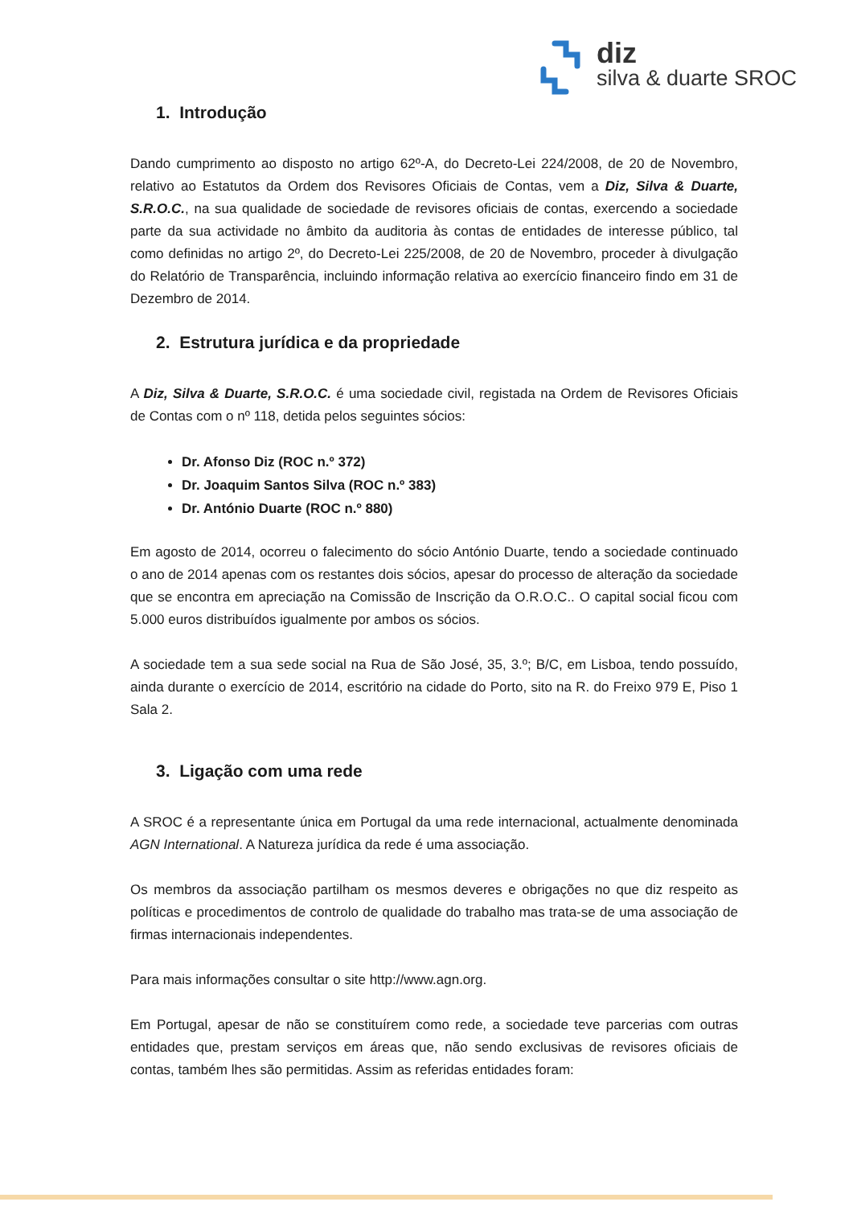diz
silva & duarte SROC
1. Introdução
Dando cumprimento ao disposto no artigo 62º-A, do Decreto-Lei 224/2008, de 20 de Novembro, relativo ao Estatutos da Ordem dos Revisores Oficiais de Contas, vem a Diz, Silva & Duarte, S.R.O.C., na sua qualidade de sociedade de revisores oficiais de contas, exercendo a sociedade parte da sua actividade no âmbito da auditoria às contas de entidades de interesse público, tal como definidas no artigo 2º, do Decreto-Lei 225/2008, de 20 de Novembro, proceder à divulgação do Relatório de Transparência, incluindo informação relativa ao exercício financeiro findo em 31 de Dezembro de 2014.
2. Estrutura jurídica e da propriedade
A Diz, Silva & Duarte, S.R.O.C. é uma sociedade civil, registada na Ordem de Revisores Oficiais de Contas com o nº 118, detida pelos seguintes sócios:
Dr. Afonso Diz (ROC n.º 372)
Dr. Joaquim Santos Silva (ROC n.º 383)
Dr. António Duarte (ROC n.º 880)
Em agosto de 2014, ocorreu o falecimento do sócio António Duarte, tendo a sociedade continuado o ano de 2014 apenas com os restantes dois sócios, apesar do processo de alteração da sociedade que se encontra em apreciação na Comissão de Inscrição da O.R.O.C.. O capital social ficou com 5.000 euros distribuídos igualmente por ambos os sócios.
A sociedade tem a sua sede social na Rua de São José, 35, 3.º; B/C, em Lisboa, tendo possuído, ainda durante o exercício de 2014, escritório na cidade do Porto, sito na R. do Freixo 979 E, Piso 1 Sala 2.
3. Ligação com uma rede
A SROC é a representante única em Portugal da uma rede internacional, actualmente denominada AGN International. A Natureza jurídica da rede é uma associação.
Os membros da associação partilham os mesmos deveres e obrigações no que diz respeito as políticas e procedimentos de controlo de qualidade do trabalho mas trata-se de uma associação de firmas internacionais independentes.
Para mais informações consultar o site http://www.agn.org.
Em Portugal, apesar de não se constituírem como rede, a sociedade teve parcerias com outras entidades que, prestam serviços em áreas que, não sendo exclusivas de revisores oficiais de contas, também lhes são permitidas. Assim as referidas entidades foram: